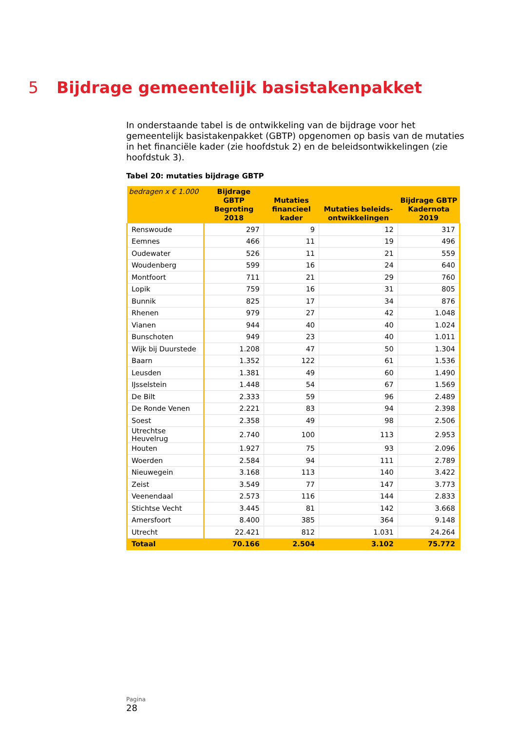5 Bijdrage gemeentelijk basistakenpakket
In onderstaande tabel is de ontwikkeling van de bijdrage voor het gemeentelijk basistakenpakket (GBTP) opgenomen op basis van de mutaties in het financiële kader (zie hoofdstuk 2) en de beleidsontwikkelingen (zie hoofdstuk 3).
Tabel 20: mutaties bijdrage GBTP
| bedragen x € 1.000 | Bijdrage GBTP Begroting 2018 | Mutaties financieel kader | Mutaties beleids-ontwikkelingen | Bijdrage GBTP Kadernota 2019 |
| --- | --- | --- | --- | --- |
| Renswoude | 297 | 9 | 12 | 317 |
| Eemnes | 466 | 11 | 19 | 496 |
| Oudewater | 526 | 11 | 21 | 559 |
| Woudenberg | 599 | 16 | 24 | 640 |
| Montfoort | 711 | 21 | 29 | 760 |
| Lopik | 759 | 16 | 31 | 805 |
| Bunnik | 825 | 17 | 34 | 876 |
| Rhenen | 979 | 27 | 42 | 1.048 |
| Vianen | 944 | 40 | 40 | 1.024 |
| Bunschoten | 949 | 23 | 40 | 1.011 |
| Wijk bij Duurstede | 1.208 | 47 | 50 | 1.304 |
| Baarn | 1.352 | 122 | 61 | 1.536 |
| Leusden | 1.381 | 49 | 60 | 1.490 |
| IJsselstein | 1.448 | 54 | 67 | 1.569 |
| De Bilt | 2.333 | 59 | 96 | 2.489 |
| De Ronde Venen | 2.221 | 83 | 94 | 2.398 |
| Soest | 2.358 | 49 | 98 | 2.506 |
| Utrechtse Heuvelrug | 2.740 | 100 | 113 | 2.953 |
| Houten | 1.927 | 75 | 93 | 2.096 |
| Woerden | 2.584 | 94 | 111 | 2.789 |
| Nieuwegein | 3.168 | 113 | 140 | 3.422 |
| Zeist | 3.549 | 77 | 147 | 3.773 |
| Veenendaal | 2.573 | 116 | 144 | 2.833 |
| Stichtse Vecht | 3.445 | 81 | 142 | 3.668 |
| Amersfoort | 8.400 | 385 | 364 | 9.148 |
| Utrecht | 22.421 | 812 | 1.031 | 24.264 |
| Totaal | 70.166 | 2.504 | 3.102 | 75.772 |
Pagina
28